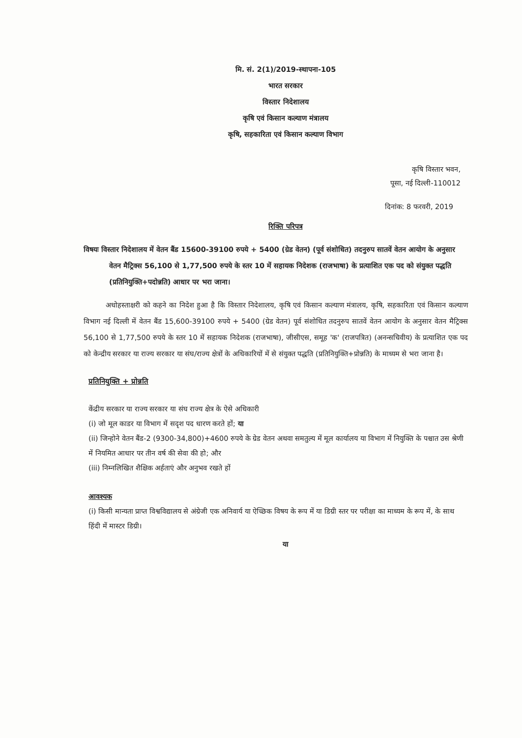मि. सं. 2(1)/2019-स्थापना-105
भारत सरकार
विस्तार निदेशालय
कृषि एवं किसान कल्याण मंत्रालय
कृषि, सहकारिता एवं किसान कल्याण विभाग
कृषि विस्तार भवन,
पूसा, नई दिल्ली-110012
दिनांक: 8 फरवरी, 2019
रिक्ति परिपत्र
विषयः विस्तार निदेशालय में वेतन बैंड 15600-39100 रुपये + 5400 (ग्रेड वेतन) (पूर्व संशोधित) तदनुरुप सातवें वेतन आयोग के अनुसार वेतन मैट्रिक्स 56,100 से 1,77,500 रुपये के स्तर 10 में सहायक निदेशक (राजभाषा) के प्रत्याशित एक पद को संयुक्त पद्धति (प्रतिनियुक्ति+पदोन्नति) आधार पर भरा जाना।
अधोहस्ताक्षरी को कहने का निदेश हुआ है कि विस्तार निदेशालय, कृषि एवं किसान कल्याण मंत्रालय, कृषि, सहकारिता एवं किसान कल्याण विभाग नई दिल्ली में वेतन बैंड 15,600-39100 रुपये + 5400 (ग्रेड वेतन) पूर्व संशोधित तदनुरुप सातवें वेतन आयोग के अनुसार वेतन मैट्रिक्स 56,100 से 1,77,500 रुपये के स्तर 10 में सहायक निदेशक (राजभाषा), जीसीएस, समूह 'क' (राजपत्रित) (अनन्सचिवीय) के प्रत्याशित एक पद को केन्द्रीय सरकार या राज्य सरकार या संघ/राज्य क्षेत्रों के अधिकारियों में से संयुक्त पद्धति (प्रतिनियुक्ति+प्रोन्नति) के माध्यम से भरा जाना है।
प्रतिनियुक्ति + प्रोन्नति
केंद्रीय सरकार या राज्य सरकार या संघ राज्य क्षेत्र के ऐसे अधिकारी
(i) जो मूल काडर या विभाग में सदृश पद धारण करते हों; या
(ii) जिन्होने वेतन बैंड-2 (9300-34,800)+4600 रुपये के ग्रेड वेतन अथवा समतुल्य में मूल कार्यालय या विभाग में नियुक्ति के पश्चात उस श्रेणी में नियमित आधार पर तीन वर्ष की सेवा की हो; और
(iii) निम्नलिखित शैक्षिक अर्हताएं और अनुभव रखते हों
आवश्यक
(i) किसी मान्यता प्राप्त विश्वविद्यालय से अंग्रेजी एक अनिवार्य या ऐच्छिक विषय के रूप में या डिग्री स्तर पर परीक्षा का माध्यम के रूप में, के साथ हिंदी में मास्टर डिग्री।
या